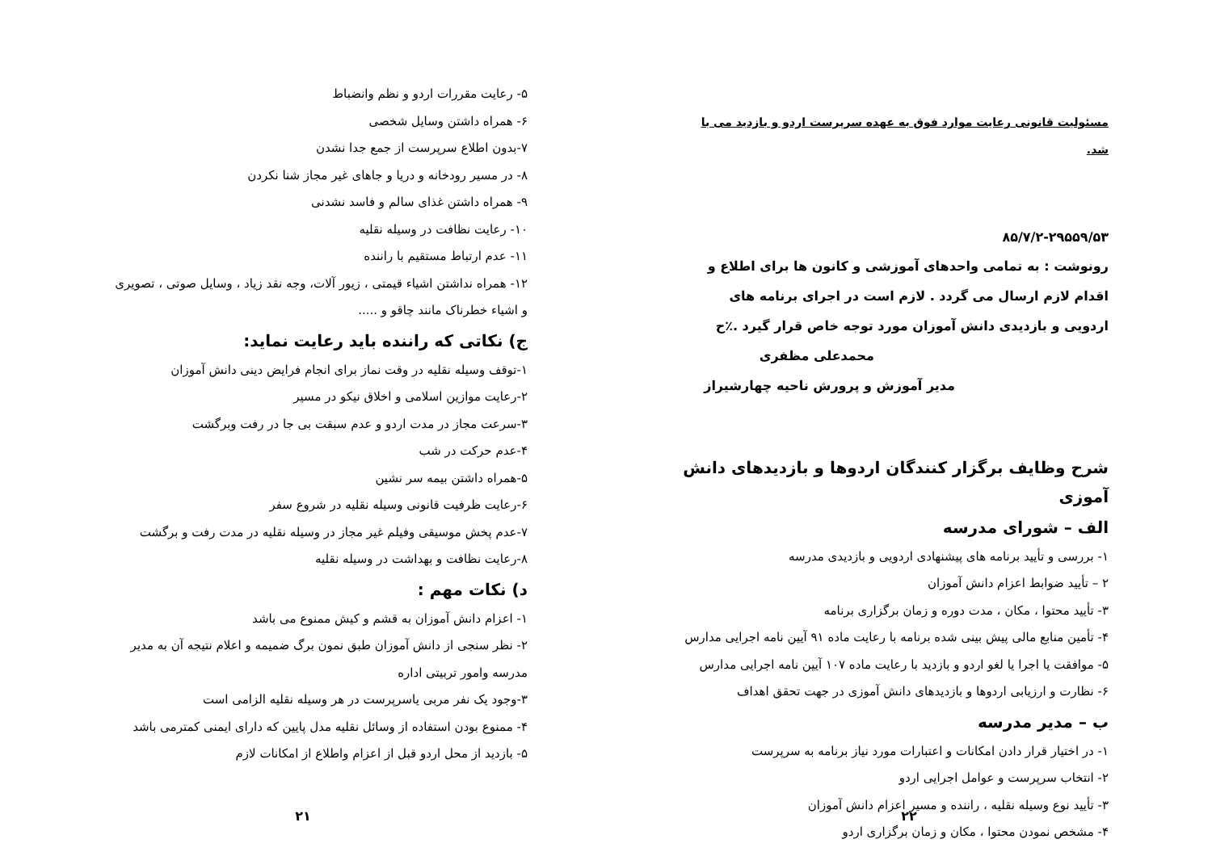۵- رعایت مقررات اردو و نظم وانضباط
۶- همراه داشتن وسایل شخصی
۷-بدون اطلاع سرپرست از جمع جدا نشدن
۸- در مسیر رودخانه و دریا و جاهای غیر مجاز شنا نکردن
۹- همراه داشتن غذای سالم و فاسد نشدنی
۱۰- رعایت نظافت در وسیله نقلیه
۱۱- عدم ارتباط مستقیم با راننده
۱۲- همراه نداشتن اشیاء قیمتی ، زیور آلات، وجه نقد زیاد ، وسایل صوتی ، تصویری و اشیاء خطرناک مانند چاقو و .....
ج) نکاتی که راننده باید رعایت نماید:
۱-توقف وسیله نقلیه در وقت نماز برای انجام فرایض دینی دانش آموزان
۲-رعایت موازین اسلامی و اخلاق نیکو در مسیر
۳-سرعت مجاز در مدت اردو و عدم سبقت بی جا در رفت وبرگشت
۴-عدم حرکت در شب
۵-همراه داشتن بیمه سر نشین
۶-رعایت ظرفیت قانونی وسیله نقلیه در شروع سفر
۷-عدم پخش موسیقی وفیلم غیر مجاز در وسیله نقلیه در مدت رفت و برگشت
۸-رعایت نظافت و بهداشت در وسیله نقلیه
د) نکات مهم :
۱- اعزام دانش آموزان به قشم و کیش ممنوع می باشد
۲- نظر سنجی از دانش آموزان طبق نمون برگ ضمیمه و اعلام نتیجه آن به مدیر مدرسه وامور تربیتی اداره
۳-وجود یک نفر مربی یاسرپرست در هر وسیله نقلیه الزامی است
۴- ممنوع بودن استفاده از وسائل نقلیه مدل پایین که دارای ایمنی کمترمی باشد
۵- بازدید از محل اردو قبل از اعزام واطلاع از امکانات لازم
۲۱
مسئولیت قانونی رعایت موارد فوق به عهده سرپرست اردو و بازدید می با شد.
۸۵/۷/۲-۲۹۵۵۹/۵۳
رونوشت : به تمامی واحدهای آموزشی و کانون ها برای اطلاع و اقدام لازم ارسال می گردد . لازم است در اجرای برنامه های اردویی و بازدیدی دانش آموزان مورد توجه خاص قرار گیرد .٪ح
محمدعلی مظفری
مدیر آموزش و پرورش ناحیه چهارشیراز
شرح وظایف برگزار کنندگان اردوها و بازدیدهای دانش آموزی
الف – شورای مدرسه
۱- بررسی و تأیید برنامه های پیشنهادی اردویی و بازدیدی مدرسه
۲ – تأیید ضوابط اعزام دانش آموزان
۳- تأیید محتوا ، مکان ، مدت دوره و زمان برگزاری برنامه
۴- تأمین منابع مالی پیش بینی شده برنامه با رعایت ماده ۹۱ آیین نامه اجرایی مدارس
۵- موافقت یا اجرا یا لغو اردو و بازدید با رعایت ماده ۱۰۷ آیین نامه اجرایی مدارس
۶- نظارت و ارزیابی اردوها و بازدیدهای دانش آموزی در جهت تحقق اهداف
ب – مدیر مدرسه
۱- در اختیار قرار دادن امکانات و اعتبارات مورد نیاز برنامه به سرپرست
۲- انتخاب سرپرست و عوامل اجرایی اردو
۳- تأیید نوع وسیله نقلیه ، راننده و مسیر اعزام دانش آموزان
۴- مشخص نمودن محتوا ، مکان و زمان برگزاری اردو
۲۲